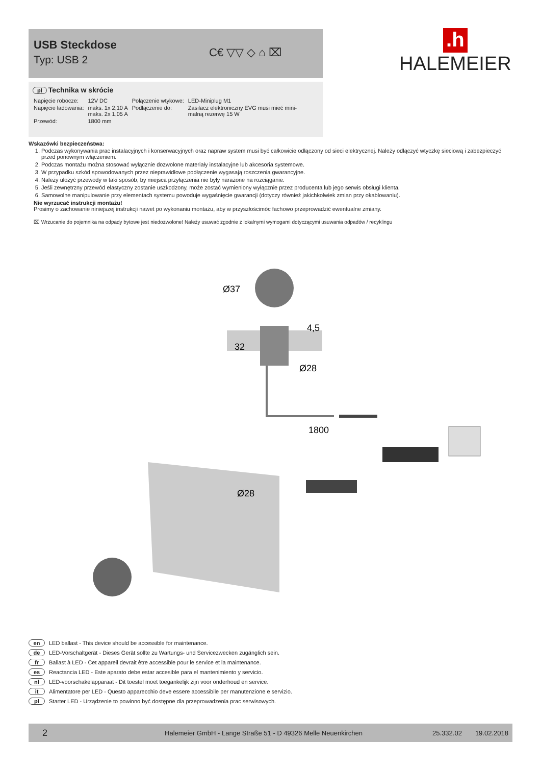USB Steckdose
Typ: USB 2
C€ ▽▽ ◇ ⌂ ⌧
.h
HALEMEIER
pl Technika w skrócie
| Napięcie robocze: | 12V DC | Połączenie wtykowe: | LED-Miniplug M1 |
| Napięcie ładowania: | maks. 1x 2,10 A maks. 2x 1,05 A | Podłączenie do: | Zasilacz elektroniczny EVG musi mieć mini- malną rezerwę 15 W |
| Przewód: | 1800 mm | | |
Wskazówki bezpieczeństwa:
1. Podczas wykonywania prac instalacyjnych i konserwacyjnych oraz napraw system musi być całkowicie odłączony od sieci elektrycznej. Należy odłączyć wtyczkę sieciową i zabezpieczyć przed ponownym włączeniem.
2. Podczas montażu można stosować wyłącznie dozwolone materiały instalacyjne lub akcesoria systemowe.
3. W przypadku szkód spowodowanych przez nieprawidłowe podłączenie wygasają roszczenia gwarancyjne.
4. Należy ułożyć przewody w taki sposób, by miejsca przyłączenia nie były narażone na rozciąganie.
5. Jeśli zewnętrzny przewód elastyczny zostanie uszkodzony, może zostać wymieniony wyłącznie przez producenta lub jego serwis obsługi klienta.
6. Samowolne manipulowanie przy elementach systemu powoduje wygaśnięcie gwarancji (dotyczy również jakichkolwiek zmian przy okablowaniu).
Nie wyrzucać instrukcji montażu!
Prosimy o zachowanie niniejszej instrukcji nawet po wykonaniu montażu, aby w przyszłościmóc fachowo przeprowadzić ewentualne zmiany.
⌧ Wrzucanie do pojemnika na odpady bytowe jest niedozwolone! Należy usuwać zgodnie z lokalnymi wymogami dotyczącymi usuwania odpadów / recyklingu
Ø37
4,5
32
Ø28
1800
Ø28
en LED ballast - This device should be accessible for maintenance.
de LED-Vorschaltgerät - Dieses Gerät sollte zu Wartungs- und Servicezwecken zugänglich sein.
fr Ballast à LED - Cet appareil devrait être accessible pour le service et la maintenance.
es Reactancia LED - Este aparato debe estar accesible para el mantenimiento y servicio.
nl LED-voorschakelapparaat - Dit toestel moet toegankelijk zijn voor onderhoud en service.
it Alimentatore per LED - Questo apparecchio deve essere accessibile per manutenzione e servizio.
pl Starter LED - Urządzenie to powinno być dostępne dla przeprowadzenia prac serwisowych.
2 Halemeier GmbH - Lange Straße 51 - D 49326 Melle Neuenkirchen 25.332.02 19.02.2018